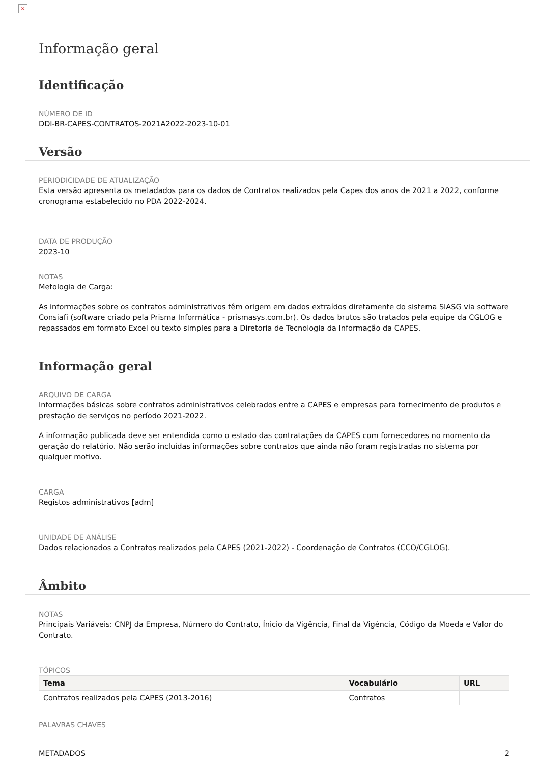×
Informação geral
Identificação
NÚMERO DE ID
DDI-BR-CAPES-CONTRATOS-2021A2022-2023-10-01
Versão
PERIODICIDADE DE ATUALIZAÇÃO
Esta versão apresenta os metadados para os dados de Contratos realizados pela Capes dos anos de 2021 a 2022, conforme cronograma estabelecido no PDA 2022-2024.
DATA DE PRODUÇÃO
2023-10
NOTAS
Metologia de Carga:
As informações sobre os contratos administrativos têm origem em dados extraídos diretamente do sistema SIASG via software Consiafi (software criado pela Prisma Informática - prismasys.com.br). Os dados brutos são tratados pela equipe da CGLOG e repassados em formato Excel ou texto simples para a Diretoria de Tecnologia da Informação da CAPES.
Informação geral
ARQUIVO DE CARGA
Informações básicas sobre contratos administrativos celebrados entre a CAPES e empresas para fornecimento de produtos e prestação de serviços no período 2021-2022.
A informação publicada deve ser entendida como o estado das contratações da CAPES com fornecedores no momento da geração do relatório. Não serão incluídas informações sobre contratos que ainda não foram registradas no sistema por qualquer motivo.
CARGA
Registos administrativos [adm]
UNIDADE DE ANÁLISE
Dados relacionados a Contratos realizados pela CAPES (2021-2022) - Coordenação de Contratos (CCO/CGLOG).
Âmbito
NOTAS
Principais Variáveis: CNPJ da Empresa, Número do Contrato, Ínicio da Vigência, Final da Vigência, Código da Moeda e Valor do Contrato.
TÓPICOS
| Tema | Vocabulário | URL |
| --- | --- | --- |
| Contratos realizados pela CAPES (2013-2016) | Contratos | |
PALAVRAS CHAVES
METADADOS 2